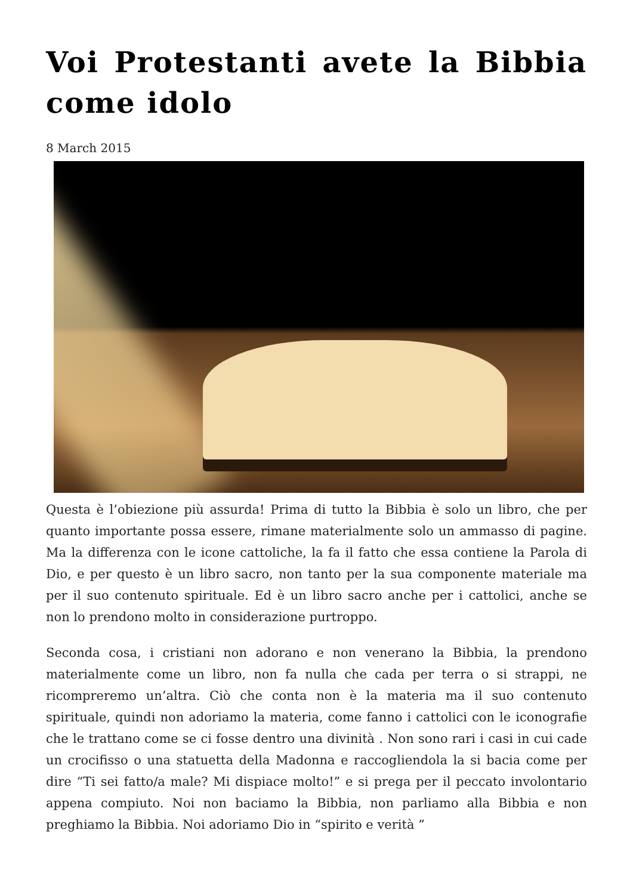Voi Protestanti avete la Bibbia come idolo
8 March 2015
Questa è l’obiezione più assurda! Prima di tutto la Bibbia è solo un libro, che per quanto importante possa essere, rimane materialmente solo un ammasso di pagine. Ma la differenza con le icone cattoliche, la fa il fatto che essa contiene la Parola di Dio, e per questo è un libro sacro, non tanto per la sua componente materiale ma per il suo contenuto spirituale. Ed è un libro sacro anche per i cattolici, anche se non lo prendono molto in considerazione purtroppo.
Seconda cosa, i cristiani non adorano e non venerano la Bibbia, la prendono materialmente come un libro, non fa nulla che cada per terra o si strappi, ne ricompreremo un’altra. Ciò che conta non è la materia ma il suo contenuto spirituale, quindi non adoriamo la materia, come fanno i cattolici con le iconografie che le trattano come se ci fosse dentro una divinità . Non sono rari i casi in cui cade un crocifisso o una statuetta della Madonna e raccogliendola la si bacia come per dire “Ti sei fatto/a male? Mi dispiace molto!” e si prega per il peccato involontario appena compiuto. Noi non baciamo la Bibbia, non parliamo alla Bibbia e non preghiamo la Bibbia. Noi adoriamo Dio in “spirito e verità ”